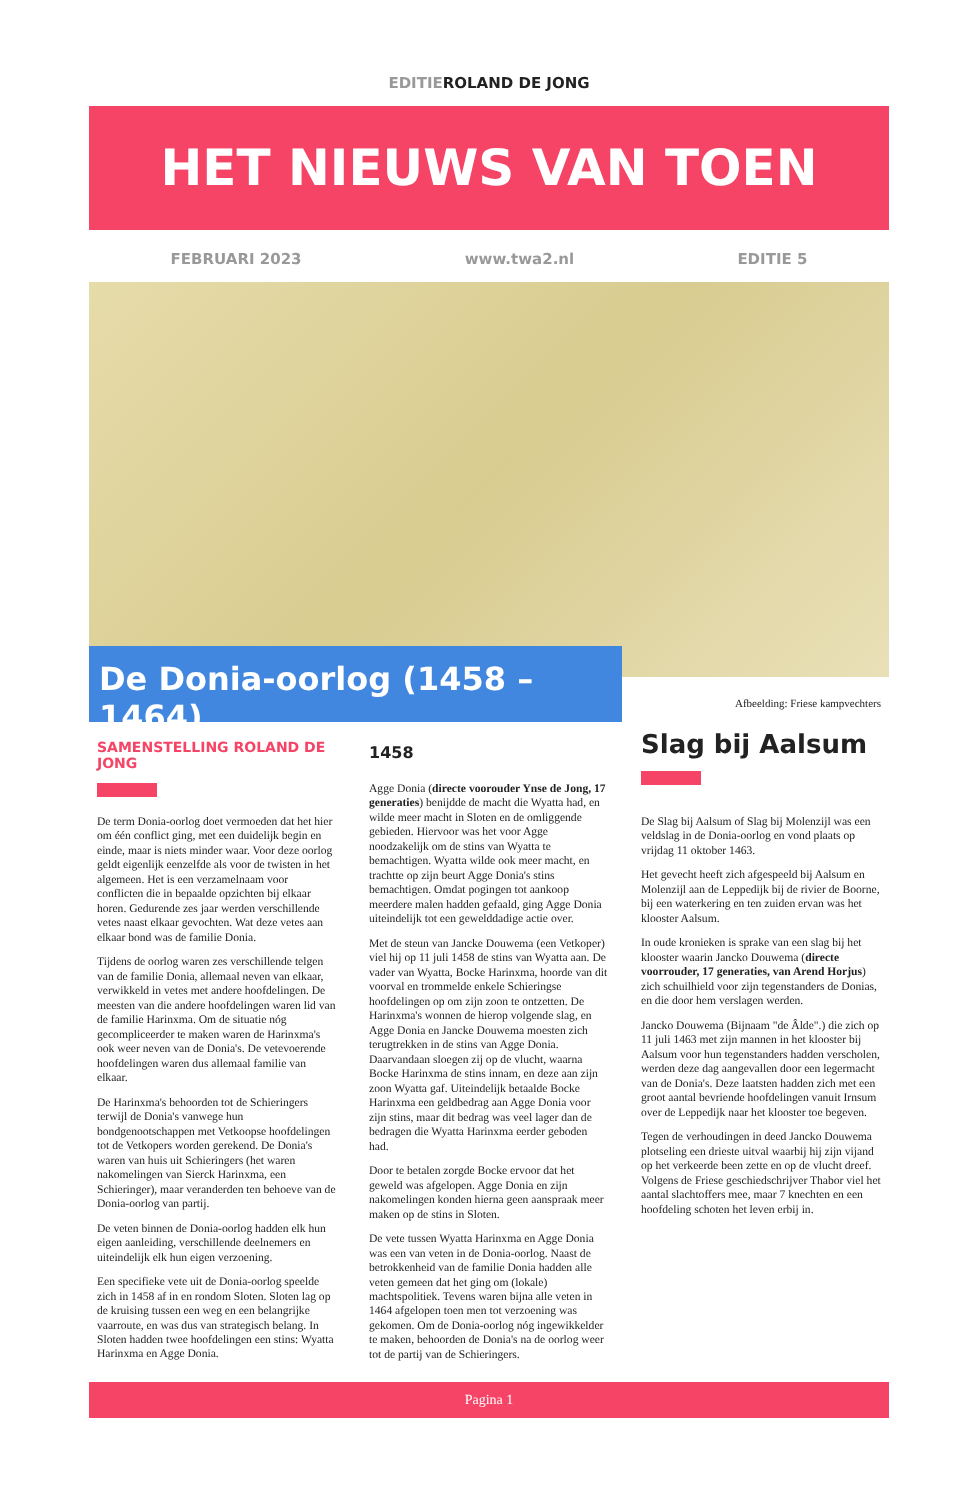EDITIEROLAND DE JONG
HET NIEUWS VAN TOEN
FEBRUARI 2023 www.twa2.nl EDITIE 5
De Donia-oorlog (1458 – 1464)
Afbeelding: Friese kampvechters
SAMENSTELLING ROLAND DE JONG
De term Donia-oorlog doet vermoeden dat het hier om één conflict ging, met een duidelijk begin en einde, maar is niets minder waar. Voor deze oorlog geldt eigenlijk eenzelfde als voor de twisten in het algemeen. Het is een verzamelnaam voor conflicten die in bepaalde opzichten bij elkaar horen. Gedurende zes jaar werden verschillende vetes naast elkaar gevochten. Wat deze vetes aan elkaar bond was de familie Donia.
Tijdens de oorlog waren zes verschillende telgen van de familie Donia, allemaal neven van elkaar, verwikkeld in vetes met andere hoofdelingen. De meesten van die andere hoofdelingen waren lid van de familie Harinxma. Om de situatie nóg gecompliceerder te maken waren de Harinxma's ook weer neven van de Donia's. De vetevoerende hoofdelingen waren dus allemaal familie van elkaar.
De Harinxma's behoorden tot de Schieringers terwijl de Donia's vanwege hun bondgenootschappen met Vetkoopse hoofdelingen tot de Vetkopers worden gerekend. De Donia's waren van huis uit Schieringers (het waren nakomelingen van Sierck Harinxma, een Schieringer), maar veranderden ten behoeve van de Donia-oorlog van partij.
De veten binnen de Donia-oorlog hadden elk hun eigen aanleiding, verschillende deelnemers en uiteindelijk elk hun eigen verzoening.
Een specifieke vete uit de Donia-oorlog speelde zich in 1458 af in en rondom Sloten. Sloten lag op de kruising tussen een weg en een belangrijke vaarroute, en was dus van strategisch belang. In Sloten hadden twee hoofdelingen een stins: Wyatta Harinxma en Agge Donia.
1458
Agge Donia (directe voorouder Ynse de Jong, 17 generaties) benijdde de macht die Wyatta had, en wilde meer macht in Sloten en de omliggende gebieden. Hiervoor was het voor Agge noodzakelijk om de stins van Wyatta te bemachtigen. Wyatta wilde ook meer macht, en trachtte op zijn beurt Agge Donia's stins bemachtigen. Omdat pogingen tot aankoop meerdere malen hadden gefaald, ging Agge Donia uiteindelijk tot een gewelddadige actie over.
Met de steun van Jancke Douwema (een Vetkoper) viel hij op 11 juli 1458 de stins van Wyatta aan. De vader van Wyatta, Bocke Harinxma, hoorde van dit voorval en trommelde enkele Schieringse hoofdelingen op om zijn zoon te ontzetten. De Harinxma's wonnen de hierop volgende slag, en Agge Donia en Jancke Douwema moesten zich terugtrekken in de stins van Agge Donia. Daarvandaan sloegen zij op de vlucht, waarna Bocke Harinxma de stins innam, en deze aan zijn zoon Wyatta gaf. Uiteindelijk betaalde Bocke Harinxma een geldbedrag aan Agge Donia voor zijn stins, maar dit bedrag was veel lager dan de bedragen die Wyatta Harinxma eerder geboden had.
Door te betalen zorgde Bocke ervoor dat het geweld was afgelopen. Agge Donia en zijn nakomelingen konden hierna geen aanspraak meer maken op de stins in Sloten.
De vete tussen Wyatta Harinxma en Agge Donia was een van veten in de Donia-oorlog. Naast de betrokkenheid van de familie Donia hadden alle veten gemeen dat het ging om (lokale) machtspolitiek. Tevens waren bijna alle veten in 1464 afgelopen toen men tot verzoening was gekomen. Om de Donia-oorlog nóg ingewikkelder te maken, behoorden de Donia's na de oorlog weer tot de partij van de Schieringers.
Slag bij Aalsum
De Slag bij Aalsum of Slag bij Molenzijl was een veldslag in de Donia-oorlog en vond plaats op vrijdag 11 oktober 1463.
Het gevecht heeft zich afgespeeld bij Aalsum en Molenzijl aan de Leppedijk bij de rivier de Boorne, bij een waterkering en ten zuiden ervan was het klooster Aalsum.
In oude kronieken is sprake van een slag bij het klooster waarin Jancko Douwema (directe voorrouder, 17 generaties, van Arend Horjus) zich schuilhield voor zijn tegenstanders de Donias, en die door hem verslagen werden.
Jancko Douwema (Bijnaam "de Âlde".) die zich op 11 juli 1463 met zijn mannen in het klooster bij Aalsum voor hun tegenstanders hadden verscholen, werden deze dag aangevallen door een legermacht van de Donia's. Deze laatsten hadden zich met een groot aantal bevriende hoofdelingen vanuit Irnsum over de Leppedijk naar het klooster toe begeven.
Tegen de verhoudingen in deed Jancko Douwema plotseling een drieste uitval waarbij hij zijn vijand op het verkeerde been zette en op de vlucht dreef. Volgens de Friese geschiedschrijver Thabor viel het aantal slachtoffers mee, maar 7 knechten en een hoofdeling schoten het leven erbij in.
Pagina 1